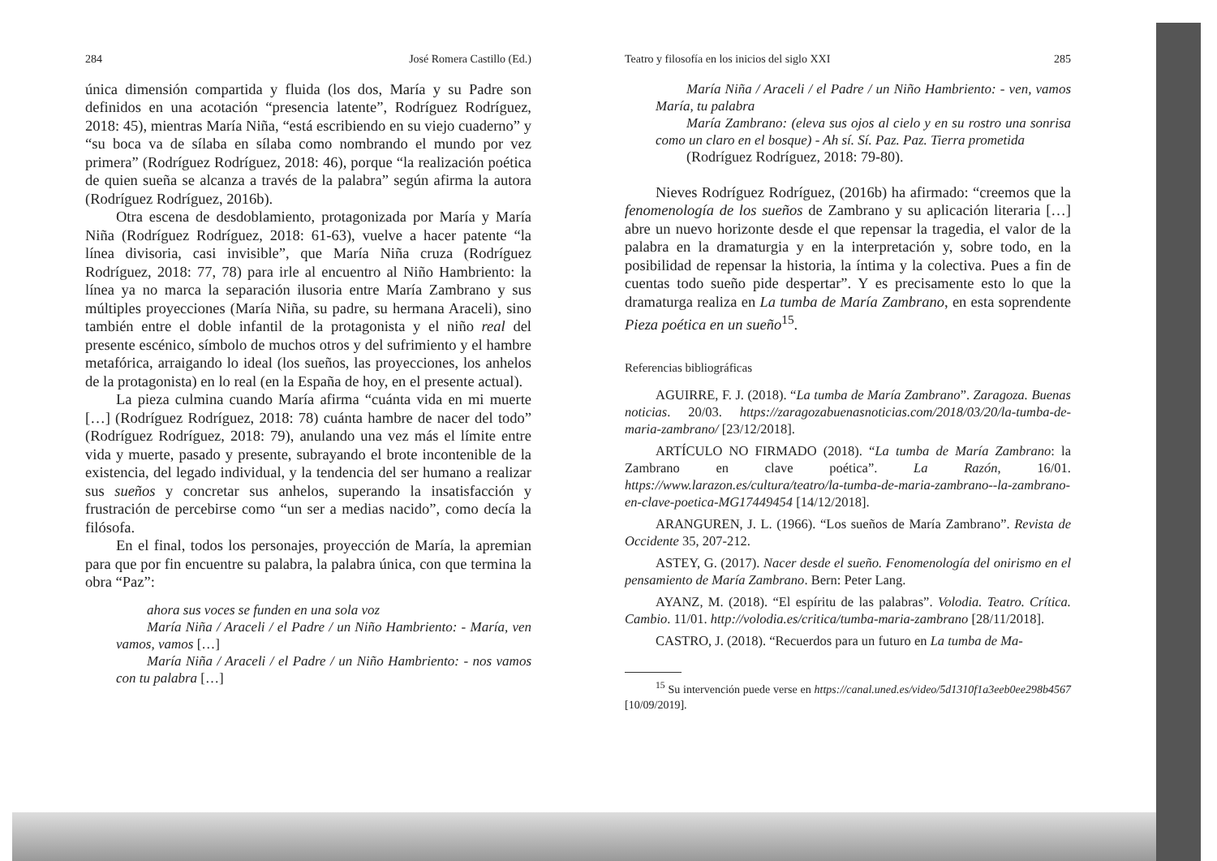284 José Romera Castillo (Ed.)
única dimensión compartida y fluida (los dos, María y su Padre son definidos en una acotación “presencia latente”, Rodríguez Rodríguez, 2018: 45), mientras María Niña, “está escribiendo en su viejo cuaderno” y “su boca va de sílaba en sílaba como nombrando el mundo por vez primera” (Rodríguez Rodríguez, 2018: 46), porque “la realización poética de quien sueña se alcanza a través de la palabra” según afirma la autora (Rodríguez Rodríguez, 2016b).
Otra escena de desdoblamiento, protagonizada por María y María Niña (Rodríguez Rodríguez, 2018: 61-63), vuelve a hacer patente “la línea divisoria, casi invisible”, que María Niña cruza (Rodríguez Rodríguez, 2018: 77, 78) para irle al encuentro al Niño Hambriento: la línea ya no marca la separación ilusoria entre María Zambrano y sus múltiples proyecciones (María Niña, su padre, su hermana Araceli), sino también entre el doble infantil de la protagonista y el niño real del presente escénico, símbolo de muchos otros y del sufrimiento y el hambre metafórica, arraigando lo ideal (los sueños, las proyecciones, los anhelos de la protagonista) en lo real (en la España de hoy, en el presente actual).
La pieza culmina cuando María afirma “cuánta vida en mi muerte […] (Rodríguez Rodríguez, 2018: 78) cuánta hambre de nacer del todo” (Rodríguez Rodríguez, 2018: 79), anulando una vez más el límite entre vida y muerte, pasado y presente, subrayando el brote incontenible de la existencia, del legado individual, y la tendencia del ser humano a realizar sus sueños y concretar sus anhelos, superando la insatisfacción y frustración de percebirse como “un ser a medias nacido”, como decía la filósofa.
En el final, todos los personajes, proyección de María, la apremian para que por fin encuentre su palabra, la palabra única, con que termina la obra “Paz”:
ahora sus voces se funden en una sola voz
María Niña / Araceli / el Padre / un Niño Hambriento: - María, ven vamos, vamos […]
María Niña / Araceli / el Padre / un Niño Hambriento: - nos vamos con tu palabra […]
Teatro y filosofía en los inicios del siglo XXI 285
María Niña / Araceli / el Padre / un Niño Hambriento: - ven, vamos María, tu palabra
María Zambrano: (eleva sus ojos al cielo y en su rostro una sonrisa como un claro en el bosque) - Ah sí. Sí. Paz. Paz. Tierra prometida
(Rodríguez Rodríguez, 2018: 79-80).
Nieves Rodríguez Rodríguez, (2016b) ha afirmado: “creemos que la fenomenología de los sueños de Zambrano y su aplicación literaria […] abre un nuevo horizonte desde el que repensar la tragedia, el valor de la palabra en la dramaturgia y en la interpretación y, sobre todo, en la posibilidad de repensar la historia, la íntima y la colectiva. Pues a fin de cuentas todo sueño pide despertar”. Y es precisamente esto lo que la dramaturga realiza en La tumba de María Zambrano, en esta soprendente Pieza poética en un sueño<sup>15</sup>.
Referencias bibliográficas
AGUIRRE, F. J. (2018). “La tumba de María Zambrano”. Zaragoza. Buenas noticias. 20/03. https://zaragozabuenasnoticias.com/2018/03/20/la-tumba-de-maria-zambrano/ [23/12/2018].
ARTÍCULO NO FIRMADO (2018). “La tumba de María Zambrano: la Zambrano en clave poética”. La Razón, 16/01. https://www.larazon.es/cultura/teatro/la-tumba-de-maria-zambrano--la-zambrano-en-clave-poetica-MG17449454 [14/12/2018].
ARANGUREN, J. L. (1966). “Los sueños de María Zambrano”. Revista de Occidente 35, 207-212.
ASTEY, G. (2017). Nacer desde el sueño. Fenomenología del onirismo en el pensamiento de María Zambrano. Bern: Peter Lang.
AYANZ, M. (2018). “El espíritu de las palabras”. Volodia. Teatro. Crítica. Cambio. 11/01. http://volodia.es/critica/tumba-maria-zambrano [28/11/2018].
CASTRO, J. (2018). “Recuerdos para un futuro en La tumba de Ma-
<sup>15</sup> Su intervención puede verse en https://canal.uned.es/video/5d1310f1a3eeb0ee298b4567 [10/09/2019].